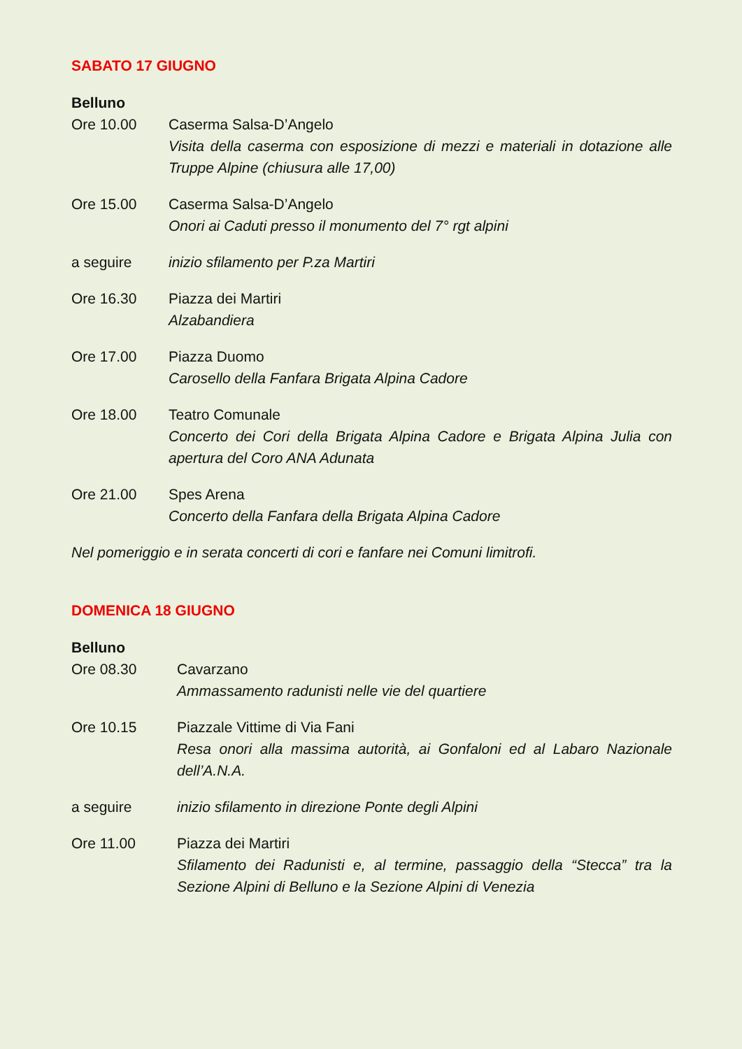SABATO 17 GIUGNO
Belluno
Ore 10.00 Caserma Salsa-D’Angelo
Visita della caserma con esposizione di mezzi e materiali in dotazione alle Truppe Alpine (chiusura alle 17,00)
Ore 15.00 Caserma Salsa-D’Angelo
Onori ai Caduti presso il monumento del 7° rgt alpini
a seguire inizio sfilamento per P.za Martiri
Ore 16.30 Piazza dei Martiri
Alzabandiera
Ore 17.00 Piazza Duomo
Carosello della Fanfara Brigata Alpina Cadore
Ore 18.00 Teatro Comunale
Concerto dei Cori della Brigata Alpina Cadore e Brigata Alpina Julia con apertura del Coro ANA Adunata
Ore 21.00 Spes Arena
Concerto della Fanfara della Brigata Alpina Cadore
Nel pomeriggio e in serata concerti di cori e fanfare nei Comuni limitrofi.
DOMENICA 18 GIUGNO
Belluno
Ore 08.30 Cavarzano
Ammassamento radunisti nelle vie del quartiere
Ore 10.15 Piazzale Vittime di Via Fani
Resa onori alla massima autorità, ai Gonfaloni ed al Labaro Nazionale dell’A.N.A.
a seguire inizio sfilamento in direzione Ponte degli Alpini
Ore 11.00 Piazza dei Martiri
Sfilamento dei Radunisti e, al termine, passaggio della “Stecca” tra la Sezione Alpini di Belluno e la Sezione Alpini di Venezia